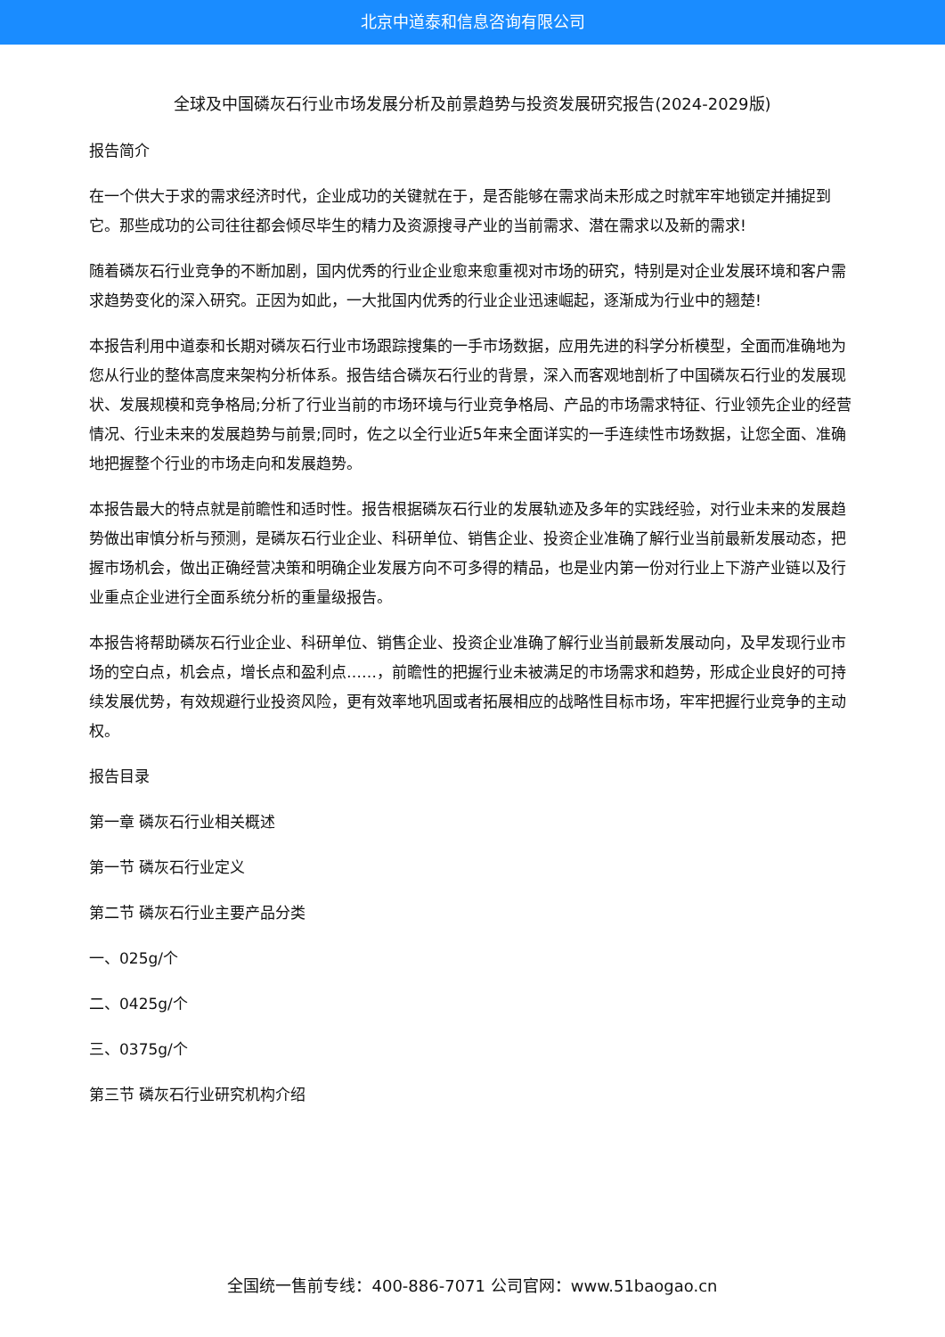北京中道泰和信息咨询有限公司
全球及中国磷灰石行业市场发展分析及前景趋势与投资发展研究报告(2024-2029版)
报告简介
在一个供大于求的需求经济时代，企业成功的关键就在于，是否能够在需求尚未形成之时就牢牢地锁定并捕捉到它。那些成功的公司往往都会倾尽毕生的精力及资源搜寻产业的当前需求、潜在需求以及新的需求!
随着磷灰石行业竞争的不断加剧，国内优秀的行业企业愈来愈重视对市场的研究，特别是对企业发展环境和客户需求趋势变化的深入研究。正因为如此，一大批国内优秀的行业企业迅速崛起，逐渐成为行业中的翘楚!
本报告利用中道泰和长期对磷灰石行业市场跟踪搜集的一手市场数据，应用先进的科学分析模型，全面而准确地为您从行业的整体高度来架构分析体系。报告结合磷灰石行业的背景，深入而客观地剖析了中国磷灰石行业的发展现状、发展规模和竞争格局;分析了行业当前的市场环境与行业竞争格局、产品的市场需求特征、行业领先企业的经营情况、行业未来的发展趋势与前景;同时，佐之以全行业近5年来全面详实的一手连续性市场数据，让您全面、准确地把握整个行业的市场走向和发展趋势。
本报告最大的特点就是前瞻性和适时性。报告根据磷灰石行业的发展轨迹及多年的实践经验，对行业未来的发展趋势做出审慎分析与预测，是磷灰石行业企业、科研单位、销售企业、投资企业准确了解行业当前最新发展动态，把握市场机会，做出正确经营决策和明确企业发展方向不可多得的精品，也是业内第一份对行业上下游产业链以及行业重点企业进行全面系统分析的重量级报告。
本报告将帮助磷灰石行业企业、科研单位、销售企业、投资企业准确了解行业当前最新发展动向，及早发现行业市场的空白点，机会点，增长点和盈利点……，前瞻性的把握行业未被满足的市场需求和趋势，形成企业良好的可持续发展优势，有效规避行业投资风险，更有效率地巩固或者拓展相应的战略性目标市场，牢牢把握行业竞争的主动权。
报告目录
第一章 磷灰石行业相关概述
第一节 磷灰石行业定义
第二节 磷灰石行业主要产品分类
一、025g/个
二、0425g/个
三、0375g/个
第三节 磷灰石行业研究机构介绍
全国统一售前专线：400-886-7071 公司官网：www.51baogao.cn